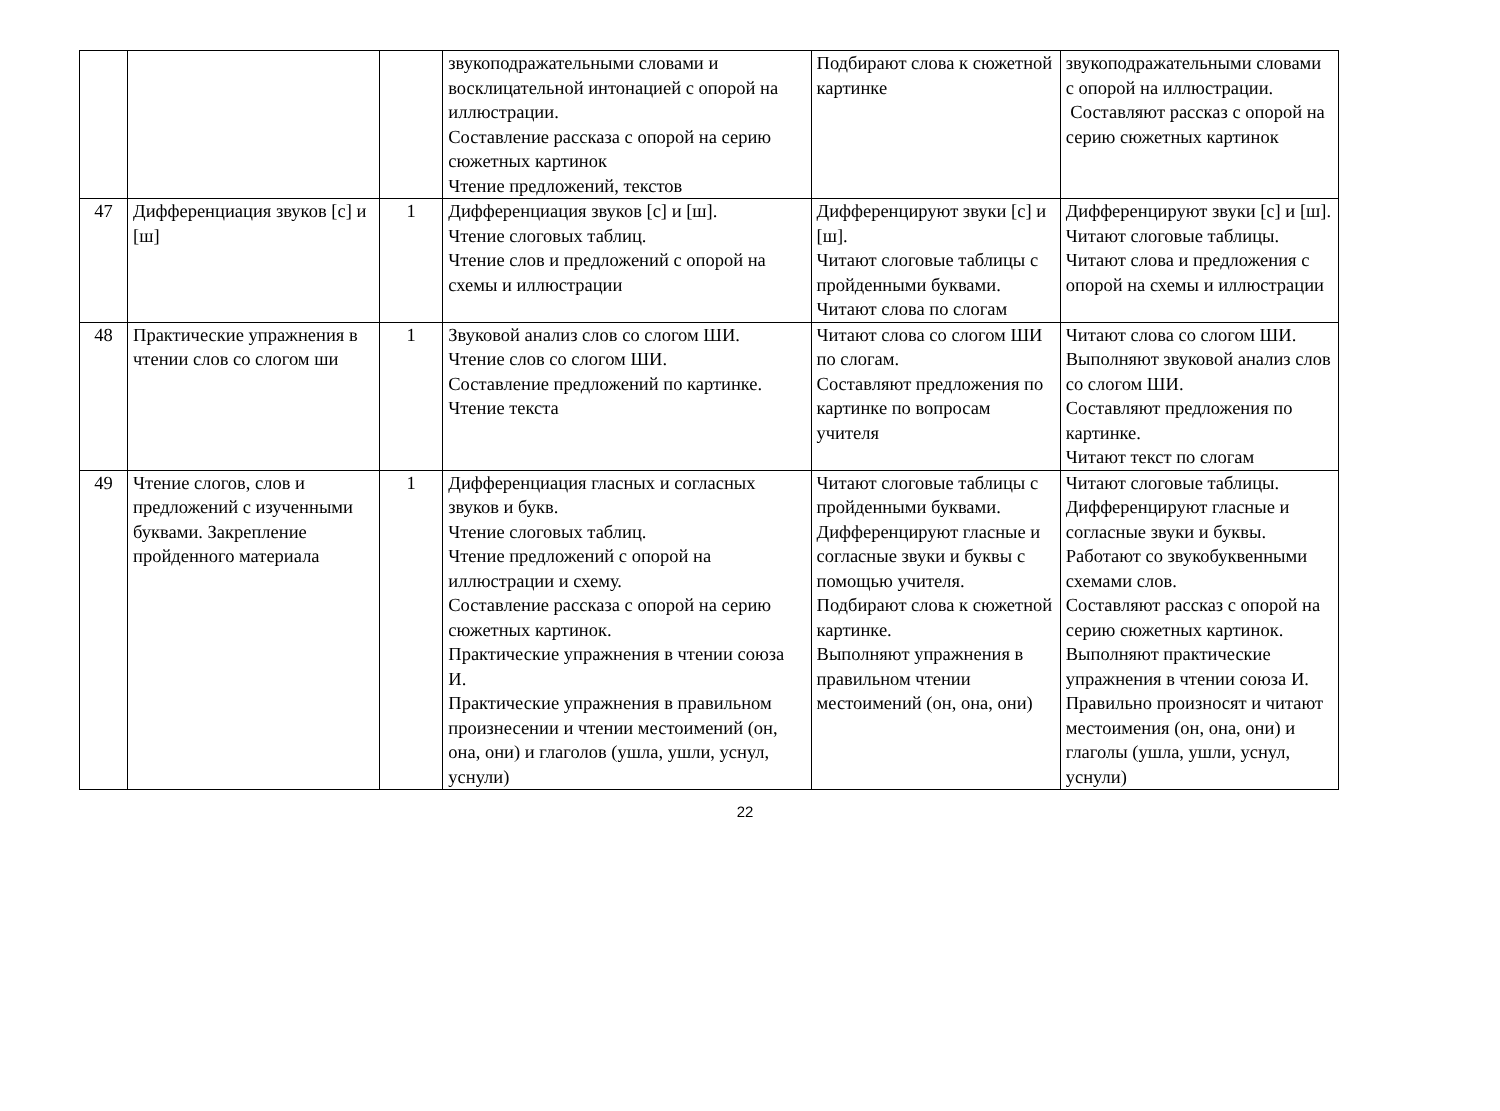| | | | звукоподражательными словами и восклицательной интонацией с опорой на иллюстрации. Составление рассказа с опорой на серию сюжетных картинок Чтение предложений, текстов | Подбирают слова к сюжетной картинке | звукоподражательными словами с опорой на иллюстрации. Составляют рассказ с опорой на серию сюжетных картинок |
| 47 | Дифференциация звуков [с] и [ш] | 1 | Дифференциация звуков [с] и [ш]. Чтение слоговых таблиц. Чтение слов и предложений с опорой на схемы и иллюстрации | Дифференцируют звуки [с] и [ш]. Читают слоговые таблицы с пройденными буквами. Читают слова по слогам | Дифференцируют звуки [с] и [ш]. Читают слоговые таблицы. Читают слова и предложения с опорой на схемы и иллюстрации |
| 48 | Практические упражнения в чтении слов со слогом ши | 1 | Звуковой анализ слов со слогом ШИ. Чтение слов со слогом ШИ. Составление предложений по картинке. Чтение текста | Читают слова со слогом ШИ по слогам. Составляют предложения по картинке по вопросам учителя | Читают слова со слогом ШИ. Выполняют звуковой анализ слов со слогом ШИ. Составляют предложения по картинке. Читают текст по слогам |
| 49 | Чтение слогов, слов и предложений с изученными буквами. Закрепление пройденного материала | 1 | Дифференциация гласных и согласных звуков и букв. Чтение слоговых таблиц. Чтение предложений с опорой на иллюстрации и схему. Составление рассказа с опорой на серию сюжетных картинок. Практические упражнения в чтении союза И. Практические упражнения в правильном произнесении и чтении местоимений (он, она, они) и глаголов (ушла, ушли, уснул, уснули) | Читают слоговые таблицы с пройденными буквами. Дифференцируют гласные и согласные звуки и буквы с помощью учителя. Подбирают слова к сюжетной картинке. Выполняют упражнения в правильном чтении местоимений (он, она, они) | Читают слоговые таблицы. Дифференцируют гласные и согласные звуки и буквы. Работают со звукобуквенными схемами слов. Составляют рассказ с опорой на серию сюжетных картинок. Выполняют практические упражнения в чтении союза И. Правильно произносят и читают местоимения (он, она, они) и глаголы (ушла, ушли, уснул, уснули) |
22